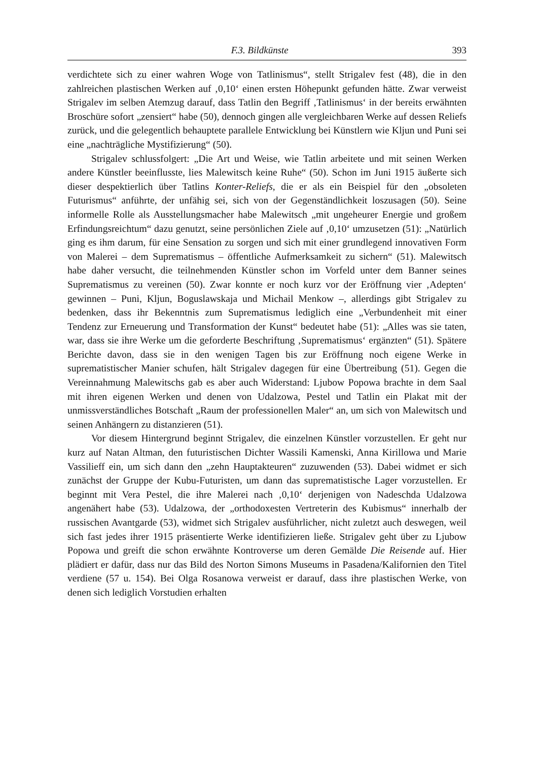F.3. Bildkünste 393
verdichtete sich zu einer wahren Woge von Tatlinismus“, stellt Strigalev fest (48), die in den zahlreichen plastischen Werken auf ‚0,10‘ einen ersten Höhepunkt gefunden hätte. Zwar verweist Strigalev im selben Atemzug darauf, dass Tatlin den Begriff ‚Tatlinismus‘ in der bereits erwähnten Broschüre sofort „zensiert“ habe (50), dennoch gingen alle vergleichbaren Werke auf dessen Reliefs zurück, und die gelegentlich behauptete parallele Entwicklung bei Künstlern wie Kljun und Puni sei eine „nachträgliche Mystifizierung“ (50).
Strigalev schlussfolgert: „Die Art und Weise, wie Tatlin arbeitete und mit seinen Werken andere Künstler beeinflusste, lies Malewitsch keine Ruhe“ (50). Schon im Juni 1915 äußerte sich dieser despektierlich über Tatlins Konter-Reliefs, die er als ein Beispiel für den „obsoleten Futurismus“ anführte, der unfähig sei, sich von der Gegenständlichkeit loszusagen (50). Seine informelle Rolle als Ausstellungsmacher habe Malewitsch „mit ungeheurer Energie und großem Erfindungsreichtum“ dazu genutzt, seine persönlichen Ziele auf ‚0,10‘ umzusetzen (51): „Natürlich ging es ihm darum, für eine Sensation zu sorgen und sich mit einer grundlegend innovativen Form von Malerei – dem Suprematismus – öffentliche Aufmerksamkeit zu sichern“ (51). Malewitsch habe daher versucht, die teilnehmenden Künstler schon im Vorfeld unter dem Banner seines Suprematismus zu vereinen (50). Zwar konnte er noch kurz vor der Eröffnung vier ‚Adepten‘ gewinnen – Puni, Kljun, Boguslawskaja und Michail Menkow –, allerdings gibt Strigalev zu bedenken, dass ihr Bekenntnis zum Suprematismus lediglich eine „Verbundenheit mit einer Tendenz zur Erneuerung und Transformation der Kunst“ bedeutet habe (51): „Alles was sie taten, war, dass sie ihre Werke um die geforderte Beschriftung ‚Suprematismus‘ ergänzten“ (51). Spätere Berichte davon, dass sie in den wenigen Tagen bis zur Eröffnung noch eigene Werke in suprematistischer Manier schufen, hält Strigalev dagegen für eine Übertreibung (51). Gegen die Vereinnahmung Malewitschs gab es aber auch Widerstand: Ljubow Popowa brachte in dem Saal mit ihren eigenen Werken und denen von Udalzowa, Pestel und Tatlin ein Plakat mit der unmissverständliches Botschaft „Raum der professionellen Maler“ an, um sich von Malewitsch und seinen Anhängern zu distanzieren (51).
Vor diesem Hintergrund beginnt Strigalev, die einzelnen Künstler vorzustellen. Er geht nur kurz auf Natan Altman, den futuristischen Dichter Wassili Kamenski, Anna Kirillowa und Marie Vassilieff ein, um sich dann den „zehn Hauptakteuren“ zuzuwenden (53). Dabei widmet er sich zunächst der Gruppe der Kubu-Futuristen, um dann das suprematistische Lager vorzustellen. Er beginnt mit Vera Pestel, die ihre Malerei nach ‚0,10‘ derjenigen von Nadeschda Udalzowa angenähert habe (53). Udalzowa, der „orthodoxesten Vertreterin des Kubismus“ innerhalb der russischen Avantgarde (53), widmet sich Strigalev ausführlicher, nicht zuletzt auch deswegen, weil sich fast jedes ihrer 1915 präsentierte Werke identifizieren ließe. Strigalev geht über zu Ljubow Popowa und greift die schon erwähnte Kontroverse um deren Gemälde Die Reisende auf. Hier plädiert er dafür, dass nur das Bild des Norton Simons Museums in Pasadena/Kalifornien den Titel verdiene (57 u. 154). Bei Olga Rosanowa verweist er darauf, dass ihre plastischen Werke, von denen sich lediglich Vorstudien erhalten